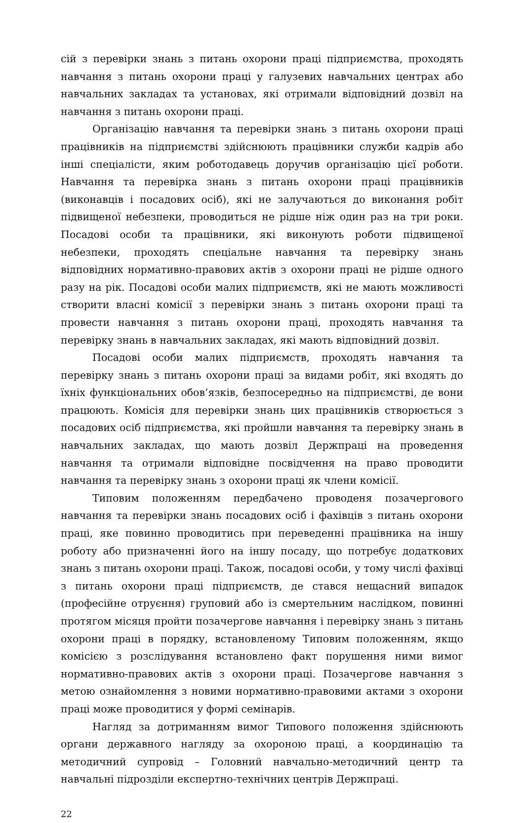сій з перевірки знань з питань охорони праці підприємства, проходять навчання з питань охорони праці у галузевих навчальних центрах або навчальних закладах та установах, які отримали відповідний дозвіл на навчання з питань охорони праці.
Організацію навчання та перевірки знань з питань охорони праці працівників на підприємстві здійснюють працівники служби кадрів або інші спеціалісти, яким роботодавець доручив організацію цієї роботи. Навчання та перевірка знань з питань охорони праці працівників (виконавців і посадових осіб), які не залучаються до виконання робіт підвищеної небезпеки, проводиться не рідше ніж один раз на три роки. Посадові особи та працівники, які виконують роботи підвищеної небезпеки, проходять спеціальне навчання та перевірку знань відповідних нормативно-правових актів з охорони праці не рідше одного разу на рік. Посадові особи малих підприємств, які не мають можливості створити власні комісії з перевірки знань з питань охорони праці та провести навчання з питань охорони праці, проходять навчання та перевірку знань в навчальних закладах, які мають відповідний дозвіл.
Посадові особи малих підприємств, проходять навчання та перевірку знань з питань охорони праці за видами робіт, які входять до їхніх функціональних обов’язків, безпосередньо на підприємстві, де вони працюють. Комісія для перевірки знань цих працівників створюється з посадових осіб підприємства, які пройшли навчання та перевірку знань в навчальних закладах, що мають дозвіл Держпраці на проведення навчання та отримали відповідне посвідчення на право проводити навчання та перевірку знань з охорони праці як члени комісії.
Типовим положенням передбачено проводеня позачергового навчання та перевірки знань посадових осіб і фахівців з питань охорони праці, яке повинно проводитись при переведенні працівника на іншу роботу або призначенні його на іншу посаду, що потребує додаткових знань з питань охорони праці. Також, посадові особи, у тому числі фахівці з питань охорони праці підприємств, де стався нещасний випадок (професійне отруєння) груповий або із смертельним наслідком, повинні протягом місяця пройти позачергове навчання і перевірку знань з питань охорони праці в порядку, встановленому Типовим положенням, якщо комісією з розслідування встановлено факт порушення ними вимог нормативно-правових актів з охорони праці. Позачергове навчання з метою ознайомлення з новими нормативно-правовими актами з охорони праці може проводитися у формі семінарів.
Нагляд за дотриманням вимог Типового положення здійснюють органи державного нагляду за охороною праці, а координацію та методичний супровід – Головний навчально-методичний центр та навчальні підрозділи експертно-технічних центрів Держпраці.
22